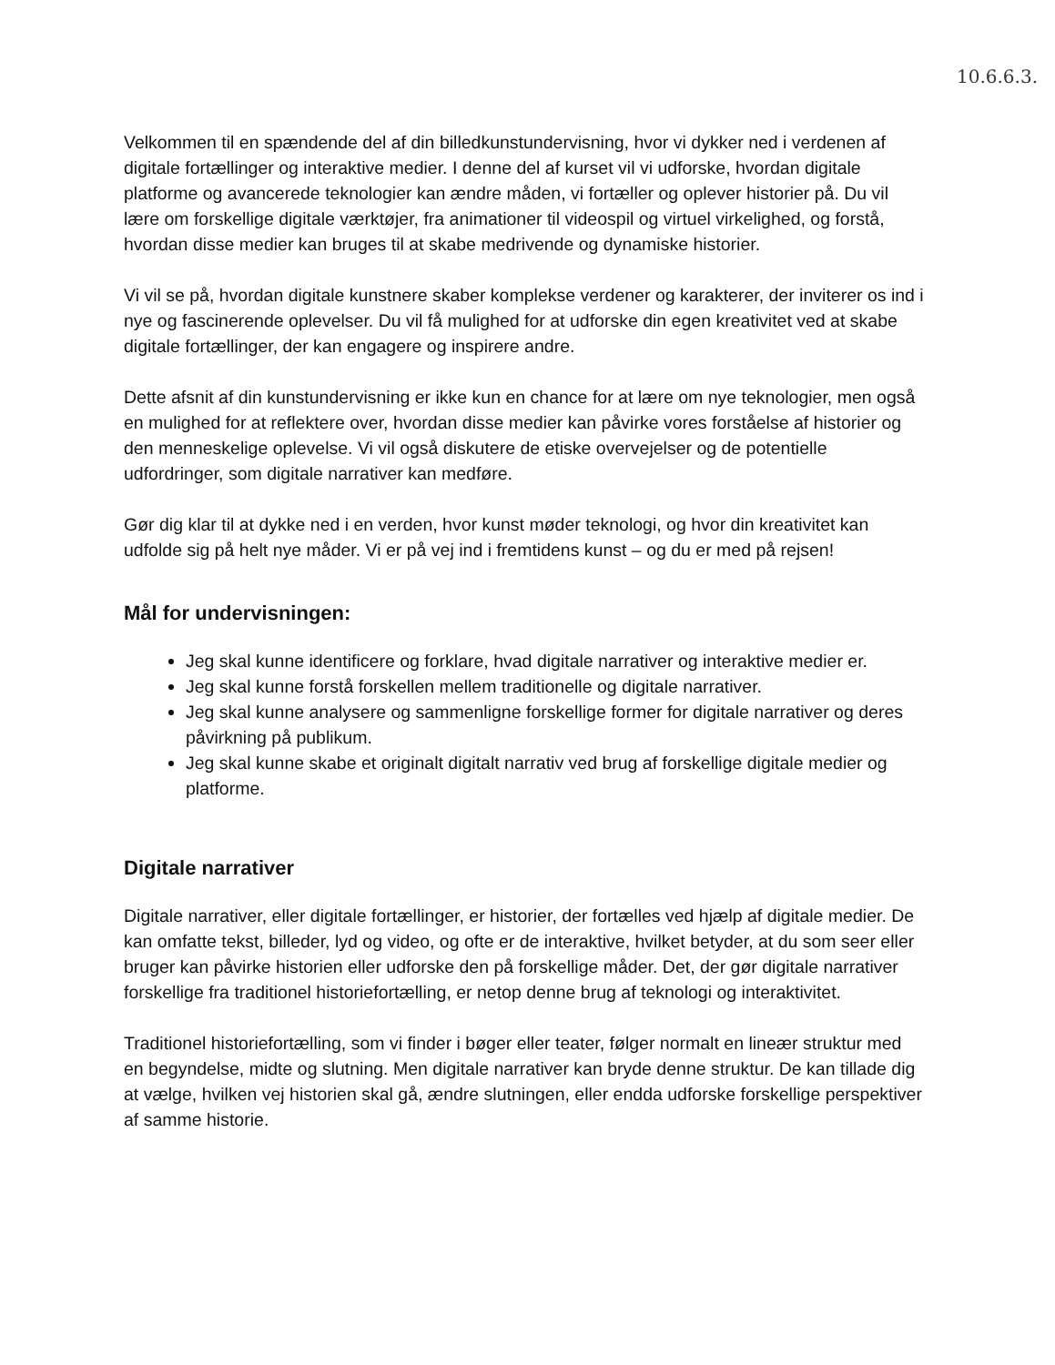10.6.6.3.
Velkommen til en spændende del af din billedkunstundervisning, hvor vi dykker ned i verdenen af digitale fortællinger og interaktive medier. I denne del af kurset vil vi udforske, hvordan digitale platforme og avancerede teknologier kan ændre måden, vi fortæller og oplever historier på. Du vil lære om forskellige digitale værktøjer, fra animationer til videospil og virtuel virkelighed, og forstå, hvordan disse medier kan bruges til at skabe medrivende og dynamiske historier.
Vi vil se på, hvordan digitale kunstnere skaber komplekse verdener og karakterer, der inviterer os ind i nye og fascinerende oplevelser. Du vil få mulighed for at udforske din egen kreativitet ved at skabe digitale fortællinger, der kan engagere og inspirere andre.
Dette afsnit af din kunstundervisning er ikke kun en chance for at lære om nye teknologier, men også en mulighed for at reflektere over, hvordan disse medier kan påvirke vores forståelse af historier og den menneskelige oplevelse. Vi vil også diskutere de etiske overvejelser og de potentielle udfordringer, som digitale narrativer kan medføre.
Gør dig klar til at dykke ned i en verden, hvor kunst møder teknologi, og hvor din kreativitet kan udfolde sig på helt nye måder. Vi er på vej ind i fremtidens kunst – og du er med på rejsen!
Mål for undervisningen:
Jeg skal kunne identificere og forklare, hvad digitale narrativer og interaktive medier er.
Jeg skal kunne forstå forskellen mellem traditionelle og digitale narrativer.
Jeg skal kunne analysere og sammenligne forskellige former for digitale narrativer og deres påvirkning på publikum.
Jeg skal kunne skabe et originalt digitalt narrativ ved brug af forskellige digitale medier og platforme.
Digitale narrativer
Digitale narrativer, eller digitale fortællinger, er historier, der fortælles ved hjælp af digitale medier. De kan omfatte tekst, billeder, lyd og video, og ofte er de interaktive, hvilket betyder, at du som seer eller bruger kan påvirke historien eller udforske den på forskellige måder. Det, der gør digitale narrativer forskellige fra traditionel historiefortælling, er netop denne brug af teknologi og interaktivitet.
Traditionel historiefortælling, som vi finder i bøger eller teater, følger normalt en lineær struktur med en begyndelse, midte og slutning. Men digitale narrativer kan bryde denne struktur. De kan tillade dig at vælge, hvilken vej historien skal gå, ændre slutningen, eller endda udforske forskellige perspektiver af samme historie.